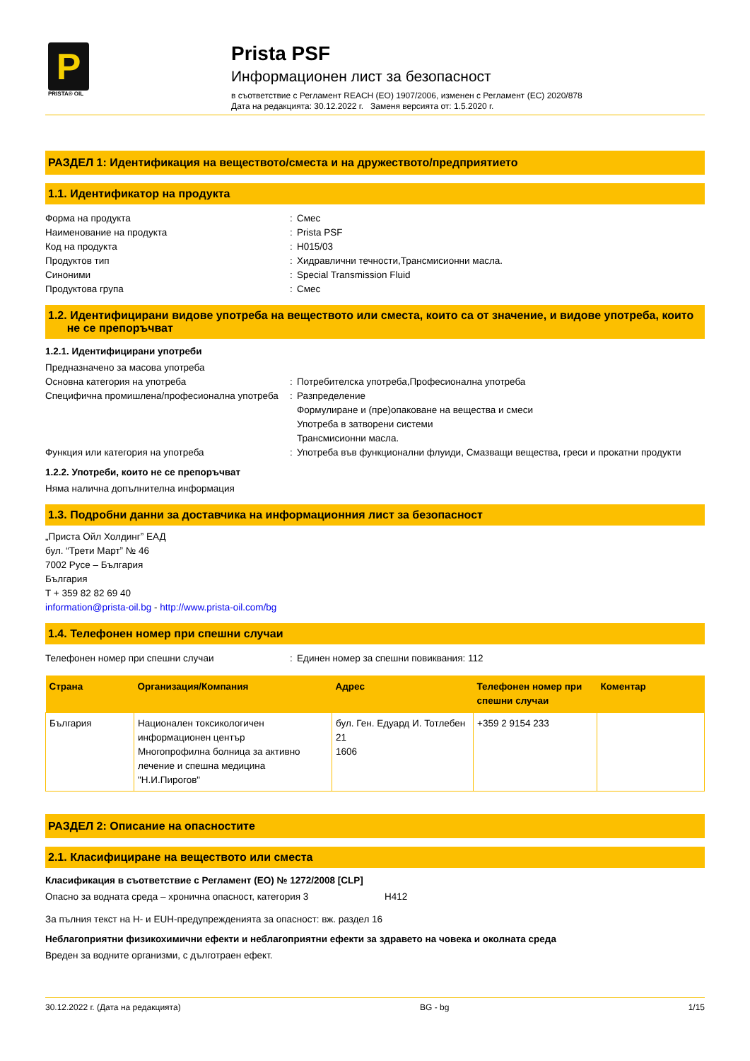P
PRISTA® OIL
Prista PSF
Информационен лист за безопасност
в съответствие с Регламент REACH (ЕО) 1907/2006, изменен с Регламент (ЕС) 2020/878
Дата на редакцията: 30.12.2022 г. Заменя версията от: 1.5.2020 г.
РАЗДЕЛ 1: Идентификация на веществото/сместа и на дружеството/предприятието
1.1. Идентификатор на продукта
Форма на продукта: Смес
Наименование на продукта: Prista PSF
Код на продукта: H015/03
Продуктов тип: Хидравлични течности,Трансмисионни масла.
Синоними: Special Transmission Fluid
Продуктова група: Смес
1.2. Идентифицирани видове употреба на веществото или сместа, които са от значение, и видове употреба, които
не се препоръчват
1.2.1. Идентифицирани употреби
Предназначено за масова употреба
Основна категория на употреба: Потребителска употреба,Професионална употреба
Специфична промишлена/професионална употреба: Разпределение
Формулиране и (пре)опаковане на вещества и смеси
Употреба в затворени системи
Трансмисионни масла.
Функция или категория на употреба: Употреба във функционални флуиди, Смазващи вещества, греси и прокатни продукти
1.2.2. Употреби, които не се препоръчват
Няма налична допълнителна информация
1.3. Подробни данни за доставчика на информационния лист за безопасност
„Приста Ойл Холдинг” ЕАД
бул. “Трети Март” № 46
7002 Русе – България
България
T + 359 82 82 69 40
information@prista-oil.bg - http://www.prista-oil.com/bg
1.4. Телефонен номер при спешни случаи
Телефонен номер при спешни случаи: Единен номер за спешни повиквания: 112
| Страна | Организация/Компания | Адрес | Телефонен номер при спешни случаи | Коментар |
| --- | --- | --- | --- | --- |
| България | Национален токсикологичен информационен център Многопрофилна болница за активно лечение и спешна медицина "Н.И.Пирогов" | бул. Ген. Едуард И. Тотлебен 21 1606 | +359 2 9154 233 | |
РАЗДЕЛ 2: Описание на опасностите
2.1. Класифициране на веществото или сместа
Класификация в съответствие с Регламент (ЕО) № 1272/2008 [CLP]
Опасно за водната среда – хронична опасност, категория 3 H412
За пълния текст на H- и EUH-предупрежденията за опасност: вж. раздел 16
Неблагоприятни физикохимични ефекти и неблагоприятни ефекти за здравето на човека и околната среда
Вреден за водните организми, с дълготраен ефект.
30.12.2022 г. (Дата на редакцията) BG - bg 1/15